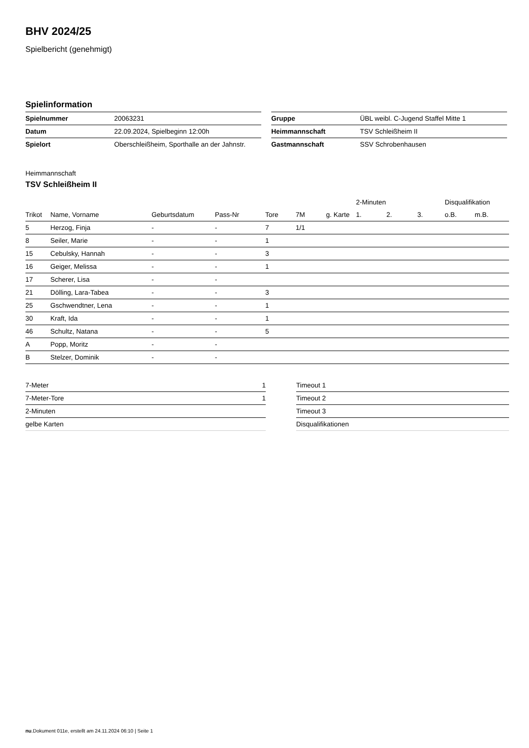BHV 2024/25
Spielbericht (genehmigt)
Spielinformation
| Spielnummer | 20063231 |
| Datum | 22.09.2024, Spielbeginn 12:00h |
| Spielort | Oberschleißheim, Sporthalle an der Jahnstr. |
| Gruppe | ÜBL weibl. C-Jugend Staffel Mitte 1 |
| Heimmannschaft | TSV Schleißheim II |
| Gastmannschaft | SSV Schrobenhausen |
Heimmannschaft
TSV Schleißheim II
| | | | | | | | 2-Minuten | | | Disqualifikation | |
| --- | --- | --- | --- | --- | --- | --- | --- | --- | --- | --- | --- |
| Trikot | Name, Vorname | Geburtsdatum | Pass-Nr | Tore | 7M | g. Karte | 1. | 2. | 3. | o.B. | m.B. |
| 5 | Herzog, Finja | - | - | 7 | 1/1 | | | | | | |
| 8 | Seiler, Marie | - | - | 1 | | | | | | | |
| 15 | Cebulsky, Hannah | - | - | 3 | | | | | | | |
| 16 | Geiger, Melissa | - | - | 1 | | | | | | | |
| 17 | Scherer, Lisa | - | - | | | | | | | | |
| 21 | Dölling, Lara-Tabea | - | - | 3 | | | | | | | |
| 25 | Gschwendtner, Lena | - | - | 1 | | | | | | | |
| 30 | Kraft, Ida | - | - | 1 | | | | | | | |
| 46 | Schultz, Natana | - | - | 5 | | | | | | | |
| A | Popp, Moritz | - | - | | | | | | | | |
| B | Stelzer, Dominik | - | - | | | | | | | | |
| 7-Meter | 1 |
| 7-Meter-Tore | 1 |
| 2-Minuten | |
| gelbe Karten | |
| Timeout 1 |
| Timeout 2 |
| Timeout 3 |
| Disqualifikationen |
nu.Dokument 011e, erstellt am 24.11.2024 06:10 | Seite 1